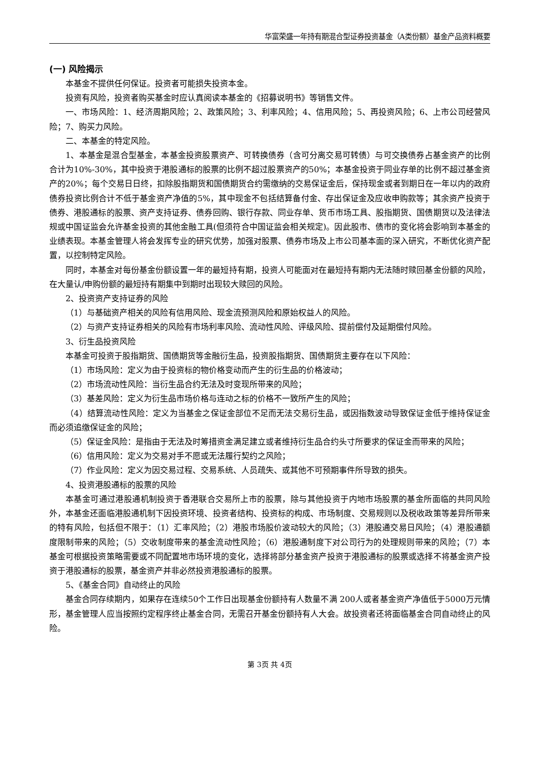华富荣盛一年持有期混合型证券投资基金（A类份额）基金产品资料概要
(一) 风险揭示
本基金不提供任何保证。投资者可能损失投资本金。
投资有风险，投资者购买基金时应认真阅读本基金的《招募说明书》等销售文件。
一、市场风险：1、经济周期风险；2、政策风险；3、利率风险；4、信用风险；5、再投资风险；6、上市公司经营风险；7、购买力风险。
二、本基金的特定风险。
1、本基金是混合型基金，本基金投资股票资产、可转换债券（含可分离交易可转债）与可交换债券占基金资产的比例合计为10%-30%，其中投资于港股通标的股票的比例不超过股票资产的50%；本基金投资于同业存单的比例不超过基金资产的20%；每个交易日日终，扣除股指期货和国债期货合约需缴纳的交易保证金后，保持现金或者到期日在一年以内的政府债券投资比例合计不低于基金资产净值的5%，其中现金不包括结算备付金、存出保证金及应收申购款等；其余资产投资于债券、港股通标的股票、资产支持证券、债券回购、银行存款、同业存单、货币市场工具、股指期货、国债期货以及法律法规或中国证监会允许基金投资的其他金融工具(但须符合中国证监会相关规定)。因此股市、债市的变化将会影响到本基金的业绩表现。本基金管理人将会发挥专业的研究优势，加强对股票、债券市场及上市公司基本面的深入研究，不断优化资产配置，以控制特定风险。
同时，本基金对每份基金份额设置一年的最短持有期，投资人可能面对在最短持有期内无法随时赎回基金份额的风险，在大量认/申购份额的最短持有期集中到期时出现较大赎回的风险。
2、投资资产支持证券的风险
（1）与基础资产相关的风险有信用风险、现金流预测风险和原始权益人的风险。
（2）与资产支持证券相关的风险有市场利率风险、流动性风险、评级风险、提前偿付及延期偿付风险。
3、衍生品投资风险
本基金可投资于股指期货、国债期货等金融衍生品，投资股指期货、国债期货主要存在以下风险：
（1）市场风险：定义为由于投资标的物价格变动而产生的衍生品的价格波动；
（2）市场流动性风险：当衍生品合约无法及时变现所带来的风险；
（3）基差风险：定义为衍生品市场价格与连动之标的价格不一致所产生的风险；
（4）结算流动性风险：定义为当基金之保证金部位不足而无法交易衍生品，或因指数波动导致保证金低于维持保证金而必须追缴保证金的风险；
（5）保证金风险：是指由于无法及时筹措资金满足建立或者维持衍生品合约头寸所要求的保证金而带来的风险；
（6）信用风险：定义为交易对手不愿或无法履行契约之风险；
（7）作业风险：定义为因交易过程、交易系统、人员疏失、或其他不可预期事件所导致的损失。
4、投资港股通标的股票的风险
本基金可通过港股通机制投资于香港联合交易所上市的股票，除与其他投资于内地市场股票的基金所面临的共同风险外，本基金还面临港股通机制下因投资环境、投资者结构、投资标的构成、市场制度、交易规则以及税收政策等差异所带来的特有风险，包括但不限于：（1）汇率风险；（2）港股市场股价波动较大的风险；（3）港股通交易日风险；（4）港股通额度限制带来的风险；（5）交收制度带来的基金流动性风险；（6）港股通制度下对公司行为的处理规则带来的风险；（7）本基金可根据投资策略需要或不同配置地市场环境的变化，选择将部分基金资产投资于港股通标的股票或选择不将基金资产投资于港股通标的股票，基金资产并非必然投资港股通标的股票。
5、《基金合同》自动终止的风险
基金合同存续期内，如果存在连续50个工作日出现基金份额持有人数量不满 200人或者基金资产净值低于5000万元情形，基金管理人应当按照约定程序终止基金合同，无需召开基金份额持有人大会。故投资者还将面临基金合同自动终止的风险。
第 3页 共 4页